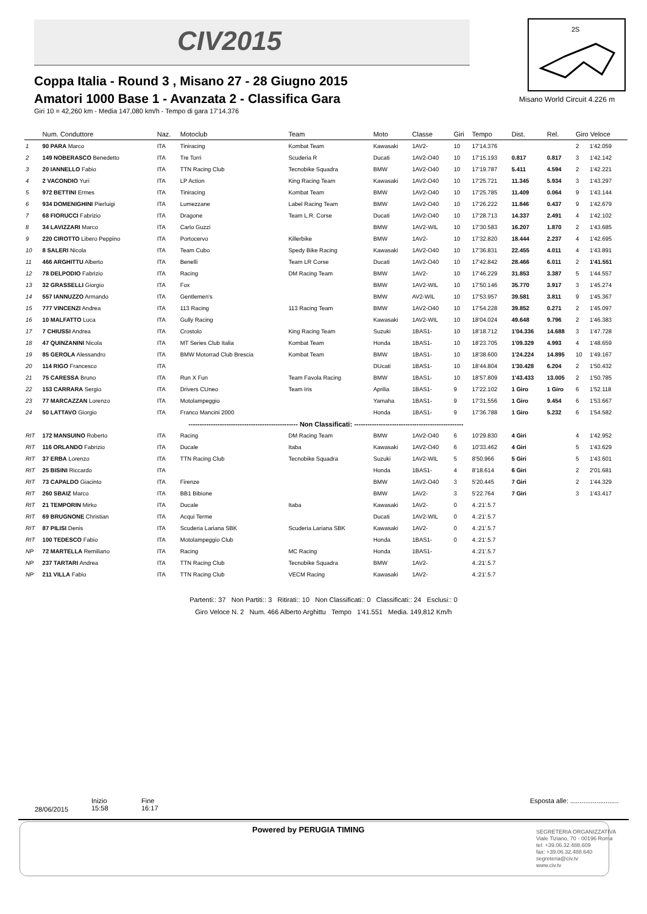CIV2015
2S
Misano World Circuit 4.226 m
Coppa Italia - Round 3 , Misano 27 - 28 Giugno 2015
Amatori 1000 Base 1 - Avanzata 2 - Classifica Gara
Giri 10 = 42,260 km - Media 147,080 km/h - Tempo di gara 17'14.376
| | Num. Conduttore | Naz. | Motoclub | Team | Moto | Classe | Giri | Tempo | Dist. | Rel. | Giro Veloce | |
| --- | --- | --- | --- | --- | --- | --- | --- | --- | --- | --- | --- | --- |
| 1 | 90 PARA Marco | ITA | Tiniracing | Kombat Team | Kawasaki | 1AV2- | 10 | 17'14.376 | | | 2 | 1'42.059 |
| 2 | 149 NOBERASCO Benedetto | ITA | Tre Torri | Scuderia R | Ducati | 1AV2-O40 | 10 | 17'15.193 | 0.817 | 0.817 | 3 | 1'42.142 |
| 3 | 20 IANNELLO Fabio | ITA | TTN Racing Club | Tecnobike Squadra | BMW | 1AV2-O40 | 10 | 17'19.787 | 5.411 | 4.594 | 2 | 1'42.221 |
| 4 | 2 VACONDIO Yuri | ITA | LP Action | King Racing Team | Kawasaki | 1AV2-O40 | 10 | 17'25.721 | 11.345 | 5.934 | 3 | 1'43.297 |
| 5 | 972 BETTINI Ermes | ITA | Tiniracing | Kombat Team | BMW | 1AV2-O40 | 10 | 17'25.785 | 11.409 | 0.064 | 9 | 1'43.144 |
| 6 | 934 DOMENIGHINI Pierluigi | ITA | Lumezzane | Label Racing Team | BMW | 1AV2-O40 | 10 | 17'26.222 | 11.846 | 0.437 | 9 | 1'42.679 |
| 7 | 68 FIORUCCI Fabrizio | ITA | Dragone | Team L.R. Corse | Ducati | 1AV2-O40 | 10 | 17'28.713 | 14.337 | 2.491 | 4 | 1'42.102 |
| 8 | 34 LAVIZZARI Marco | ITA | Carlo Guzzi | | BMW | 1AV2-WIL | 10 | 17'30.583 | 16.207 | 1.870 | 2 | 1'43.685 |
| 9 | 220 CIROTTO Libero Peppino | ITA | Portocervo | Killerbike | BMW | 1AV2- | 10 | 17'32.820 | 18.444 | 2.237 | 4 | 1'42.695 |
| 10 | 8 SALERI Nicola | ITA | Team Cubo | Spedy Bike Racing | Kawasaki | 1AV2-O40 | 10 | 17'36.831 | 22.455 | 4.011 | 4 | 1'43.891 |
| 11 | 466 ARGHITTU Alberto | ITA | Benelli | Team LR Corse | Ducati | 1AV2-O40 | 10 | 17'42.842 | 28.466 | 6.011 | 2 | 1'41.551 |
| 12 | 78 DELPODIO Fabrizio | ITA | Racing | DM Racing Team | BMW | 1AV2- | 10 | 17'46.229 | 31.853 | 3.387 | 5 | 1'44.557 |
| 13 | 32 GRASSELLI Giorgio | ITA | Fox | | BMW | 1AV2-WIL | 10 | 17'50.146 | 35.770 | 3.917 | 3 | 1'45.274 |
| 14 | 557 IANNUZZO Armando | ITA | Gentlemen's | | BMW | AV2-WIL | 10 | 17'53.957 | 39.581 | 3.811 | 9 | 1'45.367 |
| 15 | 777 VINCENZI Andrea | ITA | 113 Racing | 113 Racing Team | BMW | 1AV2-O40 | 10 | 17'54.228 | 39.852 | 0.271 | 2 | 1'45.097 |
| 16 | 10 MALFATTO Luca | ITA | Gully Racing | | Kawasaki | 1AV2-WIL | 10 | 18'04.024 | 49.648 | 9.796 | 2 | 1'46.383 |
| 17 | 7 CHIUSSI Andrea | ITA | Crostolo | King Racing Team | Suzuki | 1BAS1- | 10 | 18'18.712 | 1'04.336 | 14.688 | 3 | 1'47.728 |
| 18 | 47 QUINZANINI Nicola | ITA | MT Series Club Italia | Kombat Team | Honda | 1BAS1- | 10 | 18'23.705 | 1'09.329 | 4.993 | 4 | 1'48.659 |
| 19 | 85 GEROLA Alessandro | ITA | BMW Motorrad Club Brescia | Kombat Team | BMW | 1BAS1- | 10 | 18'38.600 | 1'24.224 | 14.895 | 10 | 1'49.167 |
| 20 | 114 RIGO Francesco | ITA | | | DUcati | 1BAS1- | 10 | 18'44.804 | 1'30.428 | 6.204 | 2 | 1'50.432 |
| 21 | 75 CARESSA Bruno | ITA | Run X Fun | Team Favola Racing | BMW | 1BAS1- | 10 | 18'57.809 | 1'43.433 | 13.005 | 2 | 1'50.785 |
| 22 | 153 CARRARA Sergio | ITA | Drivers CUneo | Team Iris | Aprilia | 1BAS1- | 9 | 17'22.102 | 1 Giro | 1 Giro | 6 | 1'52.118 |
| 23 | 77 MARCAZZAN Lorenzo | ITA | Motolampeggio | | Yamaha | 1BAS1- | 9 | 17'31.556 | 1 Giro | 9.454 | 6 | 1'53.667 |
| 24 | 50 LATTAVO Giorgio | ITA | Franco Mancini 2000 | | Honda | 1BAS1- | 9 | 17'36.788 | 1 Giro | 5.232 | 6 | 1'54.582 |
| ------------------------------------------------- Non Classificati: ------------------------------------------------- | | | | | | | | | | | | |
| RIT | 172 MANSUINO Roberto | ITA | Racing | DM Racing Team | BMW | 1AV2-O40 | 6 | 10'29.830 | 4 Giri | | 4 | 1'42.952 |
| RIT | 116 ORLANDO Fabrizio | ITA | Ducale | Itaba | Kawasaki | 1AV2-O40 | 6 | 10'33.462 | 4 Giri | | 5 | 1'43.629 |
| RIT | 37 ERBA Lorenzo | ITA | TTN Racing Club | Tecnobike Squadra | Suzuki | 1AV2-WIL | 5 | 8'50.966 | 5 Giri | | 5 | 1'43.601 |
| RIT | 25 BISINI Riccardo | ITA | | | Honda | 1BAS1- | 4 | 8'18.614 | 6 Giri | | 2 | 2'01.681 |
| RIT | 73 CAPALDO Giacinto | ITA | Firenze | | BMW | 1AV2-O40 | 3 | 5'20.445 | 7 Giri | | 2 | 1'44.329 |
| RIT | 260 SBAIZ Marco | ITA | BB1 Bibione | | BMW | 1AV2- | 3 | 5'22.764 | 7 Giri | | 3 | 1'43.417 |
| RIT | 21 TEMPORIN Mirko | ITA | Ducale | Itaba | Kawasaki | 1AV2- | 0 | 4.:21'.5.7 | | | | |
| RIT | 69 BRUGNONE Christian | ITA | Acqui Terme | | Ducati | 1AV2-WIL | 0 | 4.:21'.5.7 | | | | |
| RIT | 87 PILISI Denis | ITA | Scuderia Lariana SBK | Scuderia Lariana SBK | Kawasaki | 1AV2- | 0 | 4.:21'.5.7 | | | | |
| RIT | 100 TEDESCO Fabio | ITA | Motolampeggio Club | | Honda | 1BAS1- | 0 | 4.:21'.5.7 | | | | |
| NP | 72 MARTELLA Remiliano | ITA | Racing | MC Racing | Honda | 1BAS1- | | 4.:21'.5.7 | | | | |
| NP | 237 TARTARI Andrea | ITA | TTN Racing Club | Tecnobike Squadra | BMW | 1AV2- | | 4.:21'.5.7 | | | | |
| NP | 211 VILLA Fabio | ITA | TTN Racing Club | VECM Racing | Kawasaki | 1AV2- | | 4.:21'.5.7 | | | | |
Partenti:: 37 Non Partiti:: 3 Ritirati:: 10 Non Classificati:: 0 Classificati:: 24 Esclusi:: 0
Giro Veloce N. 2 Num. 466 Alberto Arghittu Tempo 1'41.551 Media. 149,812 Km/h
28/06/2015
Inizio
15:58
Fine
16:17
Esposta alle: ..........................
Powered by PERUGIA TIMING
SEGRETERIA ORGANIZZATIVA
Viale Tiziano, 70 - 00196 Roma
tel: +39.06.32.488.609
fax: +39.06.32.488.640
segreteria@civ.tv
www.civ.tv